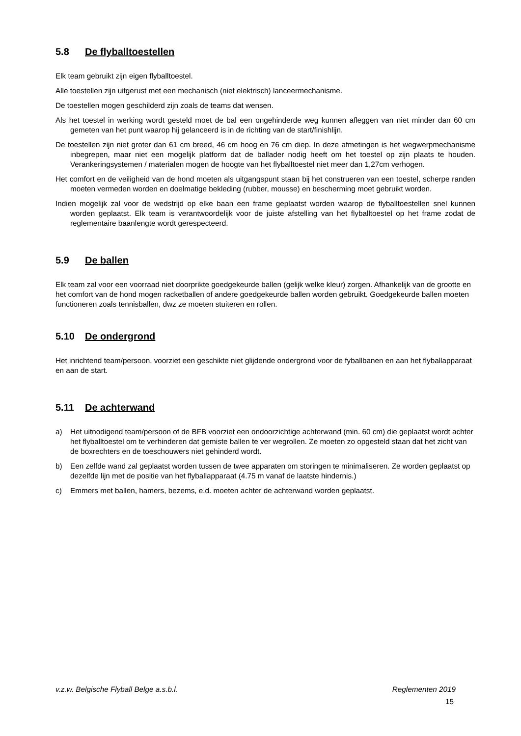5.8 De flyballtoestellen
Elk team gebruikt zijn eigen flyballtoestel.
Alle toestellen zijn uitgerust met een mechanisch (niet elektrisch) lanceermechanisme.
De toestellen mogen geschilderd zijn zoals de teams dat wensen.
Als het toestel in werking wordt gesteld moet de bal een ongehinderde weg kunnen afleggen van niet minder dan 60 cm gemeten van het punt waarop hij gelanceerd is in de richting van de start/finishlijn.
De toestellen zijn niet groter dan 61 cm breed, 46 cm hoog en 76 cm diep. In deze afmetingen is het wegwerpmechanisme inbegrepen, maar niet een mogelijk platform dat de ballader nodig heeft om het toestel op zijn plaats te houden. Verankeringsystemen / materialen mogen de hoogte van het flyballtoestel niet meer dan 1,27cm verhogen.
Het comfort en de veiligheid van de hond moeten als uitgangspunt staan bij het construeren van een toestel, scherpe randen moeten vermeden worden en doelmatige bekleding (rubber, mousse) en bescherming moet gebruikt worden.
Indien mogelijk zal voor de wedstrijd op elke baan een frame geplaatst worden waarop de flyballtoestellen snel kunnen worden geplaatst. Elk team is verantwoordelijk voor de juiste afstelling van het flyballtoestel op het frame zodat de reglementaire baanlengte wordt gerespecteerd.
5.9 De ballen
Elk team zal voor een voorraad niet doorprikte goedgekeurde ballen (gelijk welke kleur) zorgen. Afhankelijk van de grootte en het comfort van de hond mogen racketballen of andere goedgekeurde ballen worden gebruikt. Goedgekeurde ballen moeten functioneren zoals tennisballen, dwz ze moeten stuiteren en rollen.
5.10 De ondergrond
Het inrichtend team/persoon, voorziet een geschikte niet glijdende ondergrond voor de fyballbanen en aan het flyballapparaat en aan de start.
5.11 De achterwand
a) Het uitnodigend team/persoon of de BFB voorziet een ondoorzichtige achterwand (min. 60 cm) die geplaatst wordt achter het flyballtoestel om te verhinderen dat gemiste ballen te ver wegrollen. Ze moeten zo opgesteld staan dat het zicht van de boxrechters en de toeschouwers niet gehinderd wordt.
b) Een zelfde wand zal geplaatst worden tussen de twee apparaten om storingen te minimaliseren. Ze worden geplaatst op dezelfde lijn met de positie van het flyballapparaat (4.75 m vanaf de laatste hindernis.)
c) Emmers met ballen, hamers, bezems, e.d. moeten achter de achterwand worden geplaatst.
v.z.w. Belgische Flyball Belge a.s.b.l. Reglementen 2019
15